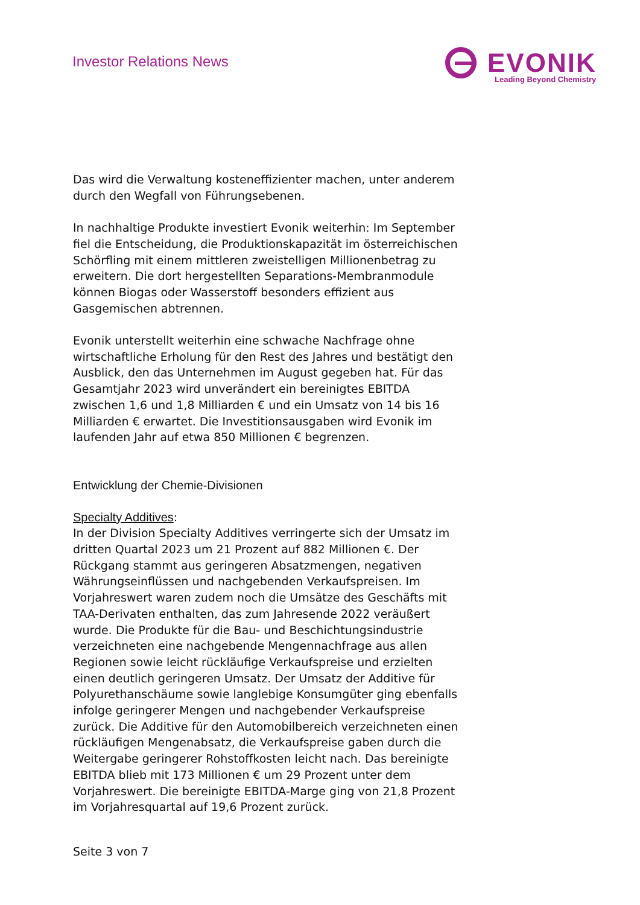Investor Relations News
EVONIK
Leading Beyond Chemistry
Das wird die Verwaltung kosteneffizienter machen, unter anderem durch den Wegfall von Führungsebenen.
In nachhaltige Produkte investiert Evonik weiterhin: Im September fiel die Entscheidung, die Produktionskapazität im österreichischen Schörfling mit einem mittleren zweistelligen Millionenbetrag zu erweitern. Die dort hergestellten Separations-Membranmodule können Biogas oder Wasserstoff besonders effizient aus Gasgemischen abtrennen.
Evonik unterstellt weiterhin eine schwache Nachfrage ohne wirtschaftliche Erholung für den Rest des Jahres und bestätigt den Ausblick, den das Unternehmen im August gegeben hat. Für das Gesamtjahr 2023 wird unverändert ein bereinigtes EBITDA zwischen 1,6 und 1,8 Milliarden € und ein Umsatz von 14 bis 16 Milliarden € erwartet. Die Investitionsausgaben wird Evonik im laufenden Jahr auf etwa 850 Millionen € begrenzen.
Entwicklung der Chemie-Divisionen
Specialty Additives:
In der Division Specialty Additives verringerte sich der Umsatz im dritten Quartal 2023 um 21 Prozent auf 882 Millionen €. Der Rückgang stammt aus geringeren Absatzmengen, negativen Währungseinflüssen und nachgebenden Verkaufspreisen. Im Vorjahreswert waren zudem noch die Umsätze des Geschäfts mit TAA-Derivaten enthalten, das zum Jahresende 2022 veräußert wurde. Die Produkte für die Bau- und Beschichtungsindustrie verzeichneten eine nachgebende Mengennachfrage aus allen Regionen sowie leicht rückläufige Verkaufspreise und erzielten einen deutlich geringeren Umsatz. Der Umsatz der Additive für Polyurethanschäume sowie langlebige Konsumgüter ging ebenfalls infolge geringerer Mengen und nachgebender Verkaufspreise zurück. Die Additive für den Automobilbereich verzeichneten einen rückläufigen Mengenabsatz, die Verkaufspreise gaben durch die Weitergabe geringerer Rohstoffkosten leicht nach. Das bereinigte EBITDA blieb mit 173 Millionen € um 29 Prozent unter dem Vorjahreswert. Die bereinigte EBITDA-Marge ging von 21,8 Prozent im Vorjahresquartal auf 19,6 Prozent zurück.
Seite 3 von 7